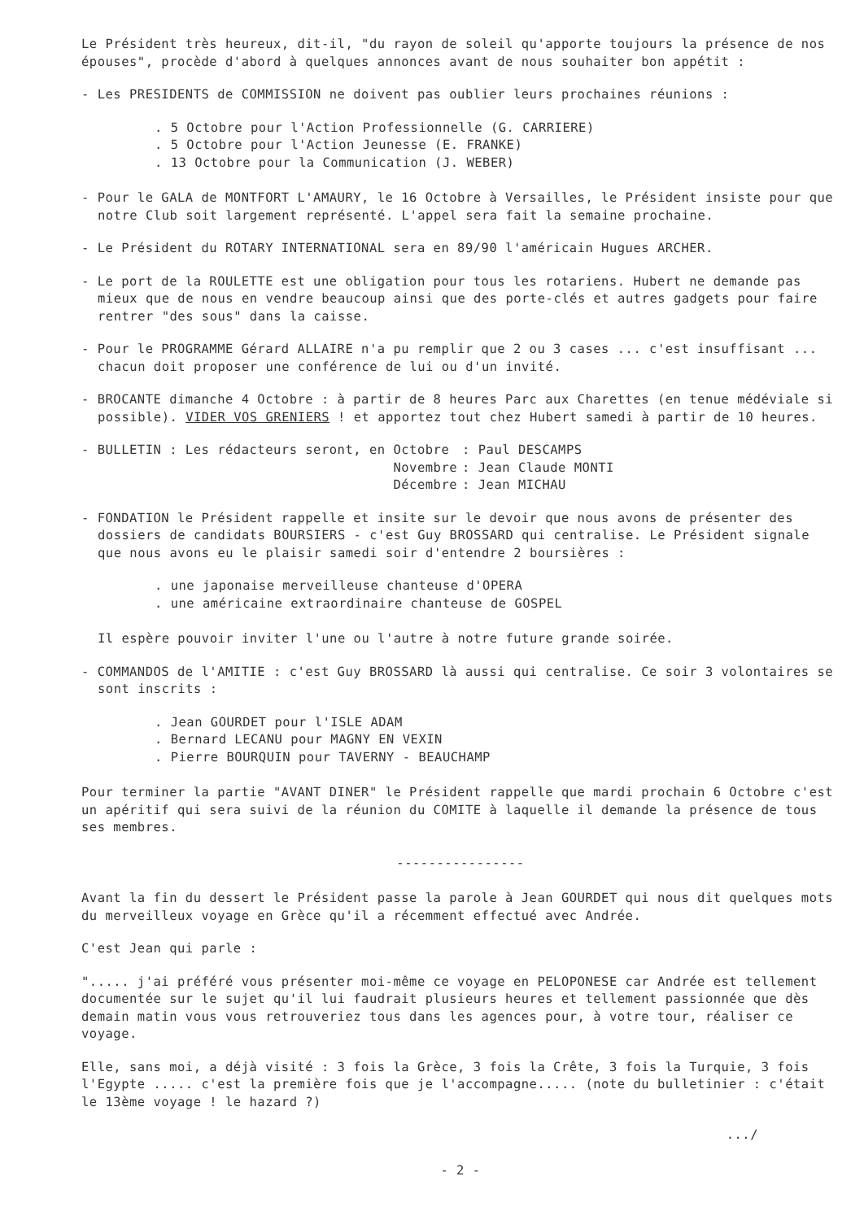Le Président très heureux, dit-il, "du rayon de soleil qu'apporte toujours la présence de nos épouses", procède d'abord à quelques annonces avant de nous souhaiter bon appétit :
- Les PRESIDENTS de COMMISSION ne doivent pas oublier leurs prochaines réunions :
. 5 Octobre pour l'Action Professionnelle (G. CARRIERE)
. 5 Octobre pour l'Action Jeunesse (E. FRANKE)
. 13 Octobre pour la Communication (J. WEBER)
- Pour le GALA de MONTFORT L'AMAURY, le 16 Octobre à Versailles, le Président insiste pour que notre Club soit largement représenté. L'appel sera fait la semaine prochaine.
- Le Président du ROTARY INTERNATIONAL sera en 89/90 l'américain Hugues ARCHER.
- Le port de la ROULETTE est une obligation pour tous les rotariens. Hubert ne demande pas mieux que de nous en vendre beaucoup ainsi que des porte-clés et autres gadgets pour faire rentrer "des sous" dans la caisse.
- Pour le PROGRAMME Gérard ALLAIRE n'a pu remplir que 2 ou 3 cases ... c'est insuffisant ... chacun doit proposer une conférence de lui ou d'un invité.
- BROCANTE dimanche 4 Octobre : à partir de 8 heures Parc aux Charettes (en tenue médéviale si possible). VIDER VOS GRENIERS ! et apportez tout chez Hubert samedi à partir de 10 heures.
- BULLETIN : Les rédacteurs seront, en Octobre: Paul DESCAMPS Novembre: Jean Claude MONTI Décembre: Jean MICHAU
- FONDATION le Président rappelle et insite sur le devoir que nous avons de présenter des dossiers de candidats BOURSIERS - c'est Guy BROSSARD qui centralise. Le Président signale que nous avons eu le plaisir samedi soir d'entendre 2 boursières :
. une japonaise merveilleuse chanteuse d'OPERA
. une américaine extraordinaire chanteuse de GOSPEL
Il espère pouvoir inviter l'une ou l'autre à notre future grande soirée.
- COMMANDOS de l'AMITIE : c'est Guy BROSSARD là aussi qui centralise. Ce soir 3 volontaires se sont inscrits :
. Jean GOURDET pour l'ISLE ADAM
. Bernard LECANU pour MAGNY EN VEXIN
. Pierre BOURQUIN pour TAVERNY - BEAUCHAMP
Pour terminer la partie "AVANT DINER" le Président rappelle que mardi prochain 6 Octobre c'est un apéritif qui sera suivi de la réunion du COMITE à laquelle il demande la présence de tous ses membres.
----------------
Avant la fin du dessert le Président passe la parole à Jean GOURDET qui nous dit quelques mots du merveilleux voyage en Grèce qu'il a récemment effectué avec Andrée.
C'est Jean qui parle :
"..... j'ai préféré vous présenter moi-même ce voyage en PELOPONESE car Andrée est tellement documentée sur le sujet qu'il lui faudrait plusieurs heures et tellement passionnée que dès demain matin vous vous retrouveriez tous dans les agences pour, à votre tour, réaliser ce voyage.
Elle, sans moi, a déjà visité : 3 fois la Grèce, 3 fois la Crête, 3 fois la Turquie, 3 fois l'Egypte ..... c'est la première fois que je l'accompagne..... (note du bulletinier : c'était le 13ème voyage ! le hazard ?)
.../
- 2 -